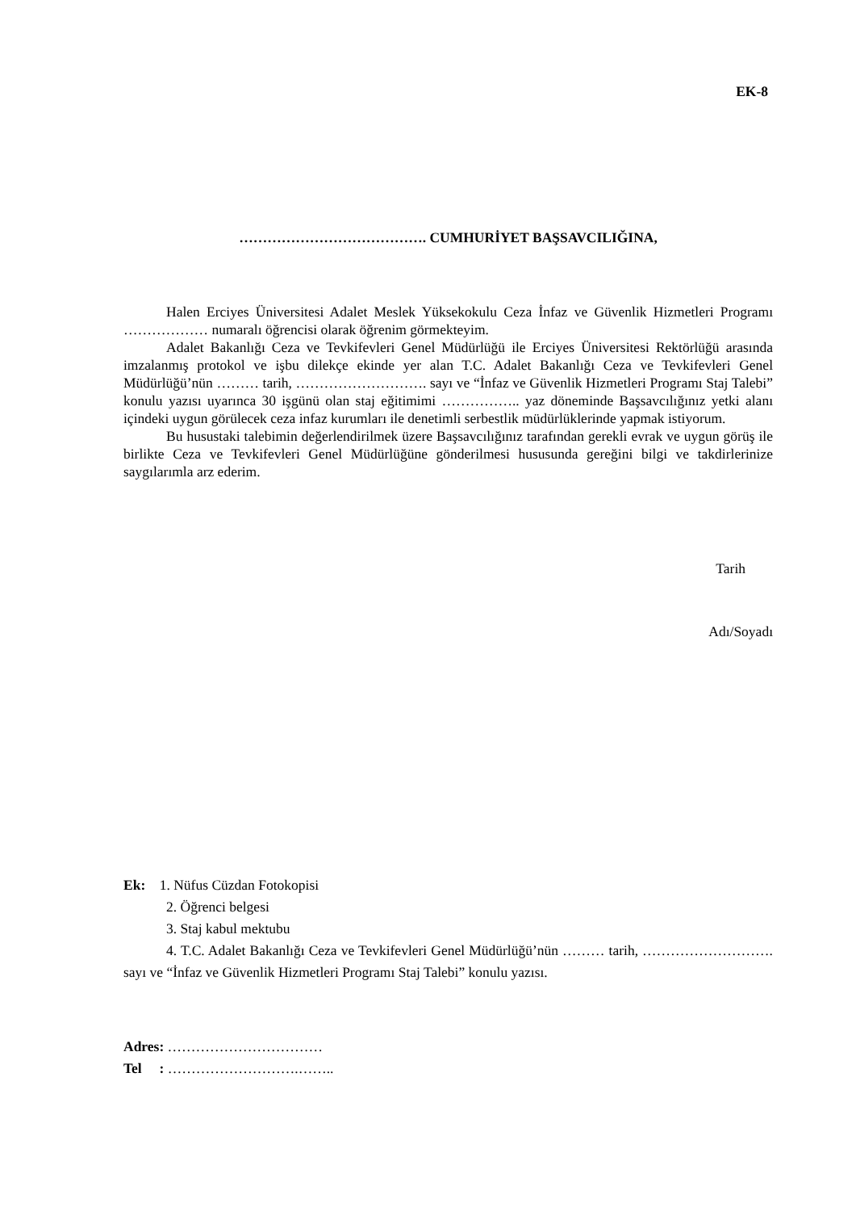EK-8
…………………………………. CUMHURİYET BAŞSAVCILIĞINA,
Halen Erciyes Üniversitesi Adalet Meslek Yüksekokulu Ceza İnfaz ve Güvenlik Hizmetleri Programı ……………… numaralı öğrencisi olarak öğrenim görmekteyim.
Adalet Bakanlığı Ceza ve Tevkifevleri Genel Müdürlüğü ile Erciyes Üniversitesi Rektörlüğü arasında imzalanmış protokol ve işbu dilekçe ekinde yer alan T.C. Adalet Bakanlığı Ceza ve Tevkifevleri Genel Müdürlüğü’nün ……… tarih, ………………………. sayı ve “İnfaz ve Güvenlik Hizmetleri Programı Staj Talebi” konulu yazısı uyarınca 30 işgünü olan staj eğitimimi …………….. yaz döneminde Başsavcılığınız yetki alanı içindeki uygun görülecek ceza infaz kurumları ile denetimli serbestlik müdürlüklerinde yapmak istiyorum.
Bu husustaki talebimin değerlendirilmek üzere Başsavcılığınız tarafından gerekli evrak ve uygun görüş ile birlikte Ceza ve Tevkifevleri Genel Müdürlüğüne gönderilmesi hususunda gereğini bilgi ve takdirlerinize saygılarımla arz ederim.
Tarih
Adı/Soyadı
Ek: 1. Nüfus Cüzdan Fotokopisi
2. Öğrenci belgesi
3. Staj kabul mektubu
4. T.C. Adalet Bakanlığı Ceza ve Tevkifevleri Genel Müdürlüğü’nün ……… tarih, ………………………. sayı ve “İnfaz ve Güvenlik Hizmetleri Programı Staj Talebi” konulu yazısı.
Adres: ……………………………
Tel : ……………………….……..